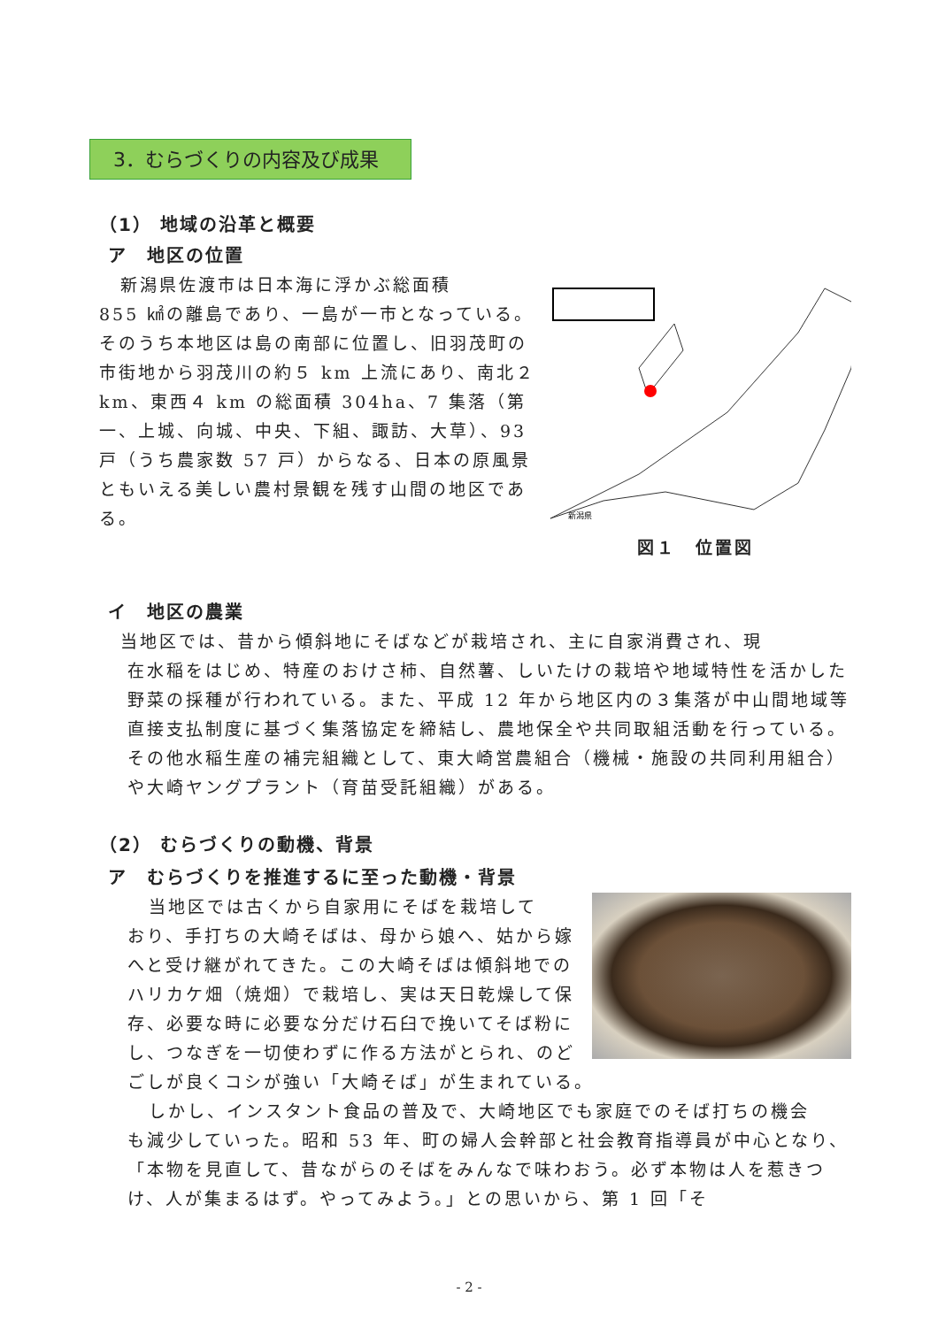3．むらづくりの内容及び成果
（1） 地域の沿革と概要
ア　地区の位置
新潟県
新潟県佐渡市は日本海に浮かぶ総面積
855 ㎢の離島であり、一島が一市となっている。そのうち本地区は島の南部に位置し、旧羽茂町の市街地から羽茂川の約５ km 上流にあり、南北２ km、東西４ km の総面積 304ha、7 集落（第一、上城、向城、中央、下組、諏訪、大草）、93 戸（うち農家数 57 戸）からなる、日本の原風景ともいえる美しい農村景観を残す山間の地区である。
図１　位置図
イ　地区の農業
当地区では、昔から傾斜地にそばなどが栽培され、主に自家消費され、現
在水稲をはじめ、特産のおけさ柿、自然薯、しいたけの栽培や地域特性を活かした野菜の採種が行われている。また、平成 12 年から地区内の３集落が中山間地域等直接支払制度に基づく集落協定を締結し、農地保全や共同取組活動を行っている。その他水稲生産の補完組織として、東大崎営農組合（機械・施設の共同利用組合）や大崎ヤングプラント（育苗受託組織）がある。
（2） むらづくりの動機、背景
ア　むらづくりを推進するに至った動機・背景
当地区では古くから自家用にそばを栽培して
おり、手打ちの大崎そばは、母から娘へ、姑から嫁へと受け継がれてきた。この大崎そばは傾斜地でのハリカケ畑（焼畑）で栽培し、実は天日乾燥して保存、必要な時に必要な分だけ石臼で挽いてそば粉にし、つなぎを一切使わずに作る方法がとられ、のどごしが良くコシが強い「大崎そば」が生まれている。
しかし、インスタント食品の普及で、大崎地区でも家庭でのそば打ちの機会
も減少していった。昭和 53 年、町の婦人会幹部と社会教育指導員が中心となり、「本物を見直して、昔ながらのそばをみんなで味わおう。必ず本物は人を惹きつけ、人が集まるはず。やってみよう。」との思いから、第 1 回「そ
- 2 -